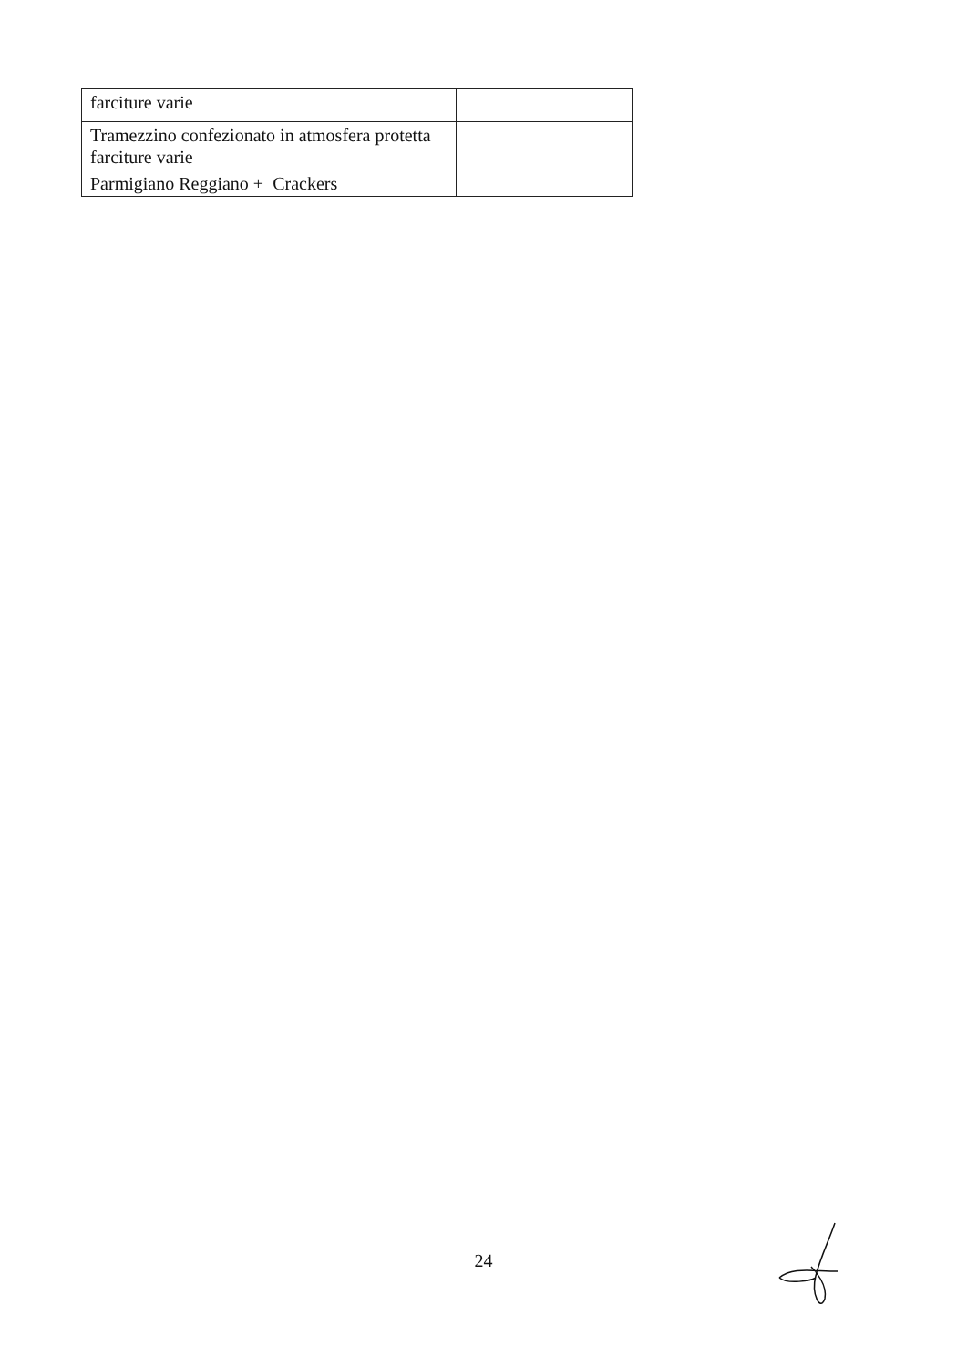| farciture varie | |
| Tramezzino confezionato in atmosfera protetta farciture varie | |
| Parmigiano Reggiano + Crackers | |
24